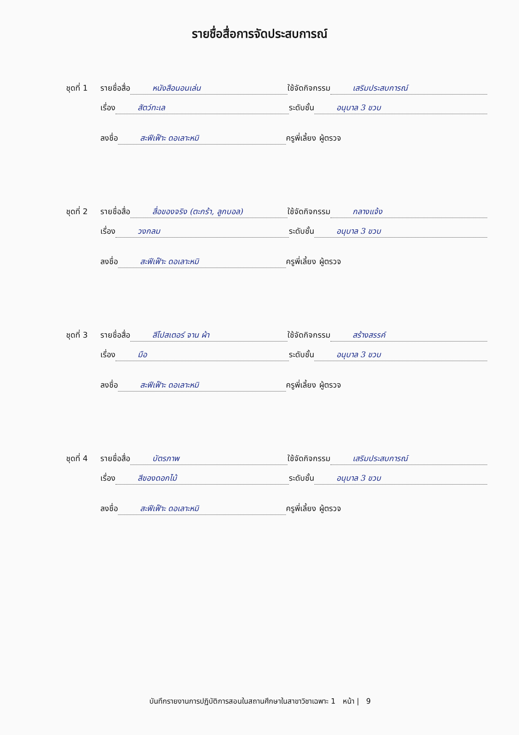รายชื่อสื่อการจัดประสบการณ์
ชุดที่ 1 รายชื่อสื่อ หนังสือนอนเล่น ใช้จัดกิจกรรม เสริมประสบการณ์
เรื่อง สัตว์ทะเล ระดับชั้น อนุบาล 3 ขวบ
ลงชื่อ สะฟีเฟ๊าะ ดอเลาะหมิ ครูพี่เลี้ยง ผู้ตรวจ
ชุดที่ 2 รายชื่อสื่อ สื่อของจริง (ตะกร้า, ลูกบอล) ใช้จัดกิจกรรม กลางแจ้ง
เรื่อง วงกลม ระดับชั้น อนุบาล 3 ขวบ
ลงชื่อ สะฟีเฟ๊าะ ดอเลาะหมิ ครูพี่เลี้ยง ผู้ตรวจ
ชุดที่ 3 รายชื่อสื่อ สีโปสเตอร์ จาน ผ้า ใช้จัดกิจกรรม สร้างสรรค์
เรื่อง มือ ระดับชั้น อนุบาล 3 ขวบ
ลงชื่อ สะฟีเฟ๊าะ ดอเลาะหมิ ครูพี่เลี้ยง ผู้ตรวจ
ชุดที่ 4 รายชื่อสื่อ บัตรภาพ ใช้จัดกิจกรรม เสริมประสบการณ์
เรื่อง สีของดอกไม้ ระดับชั้น อนุบาล 3 ขวบ
ลงชื่อ สะฟีเฟ๊าะ ดอเลาะหมิ ครูพี่เลี้ยง ผู้ตรวจ
บันทึกรายงานการปฏิบัติการสอนในสถานศึกษาในสาขาวิชาเฉพาะ 1 หน้า | 9